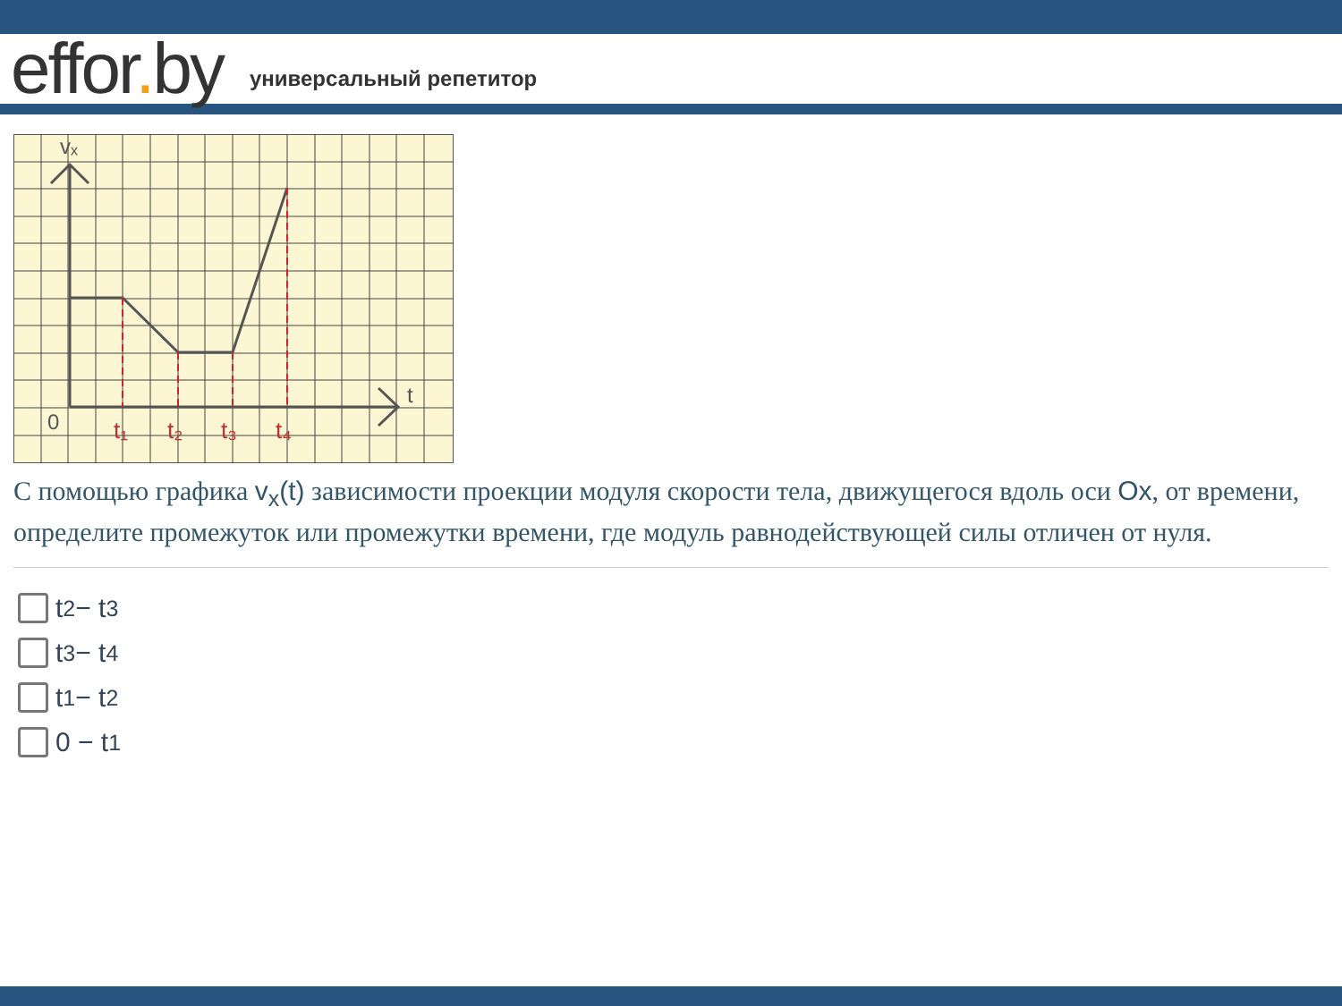effor. by
универсальный репетитор
vₓ
t
0
t₁
t₂
t₃
t₄
С помощью графика v<sub>x</sub>(t) зависимости проекции модуля скорости тела, движущегося вдоль оси Ox, от времени, определите промежуток или промежутки времени, где модуль равнодействующей силы отличен от нуля.
t<sub>2</sub> − t<sub>3</sub>
t<sub>3</sub> − t<sub>4</sub>
t<sub>1</sub> − t<sub>2</sub>
0 − t<sub>1</sub>